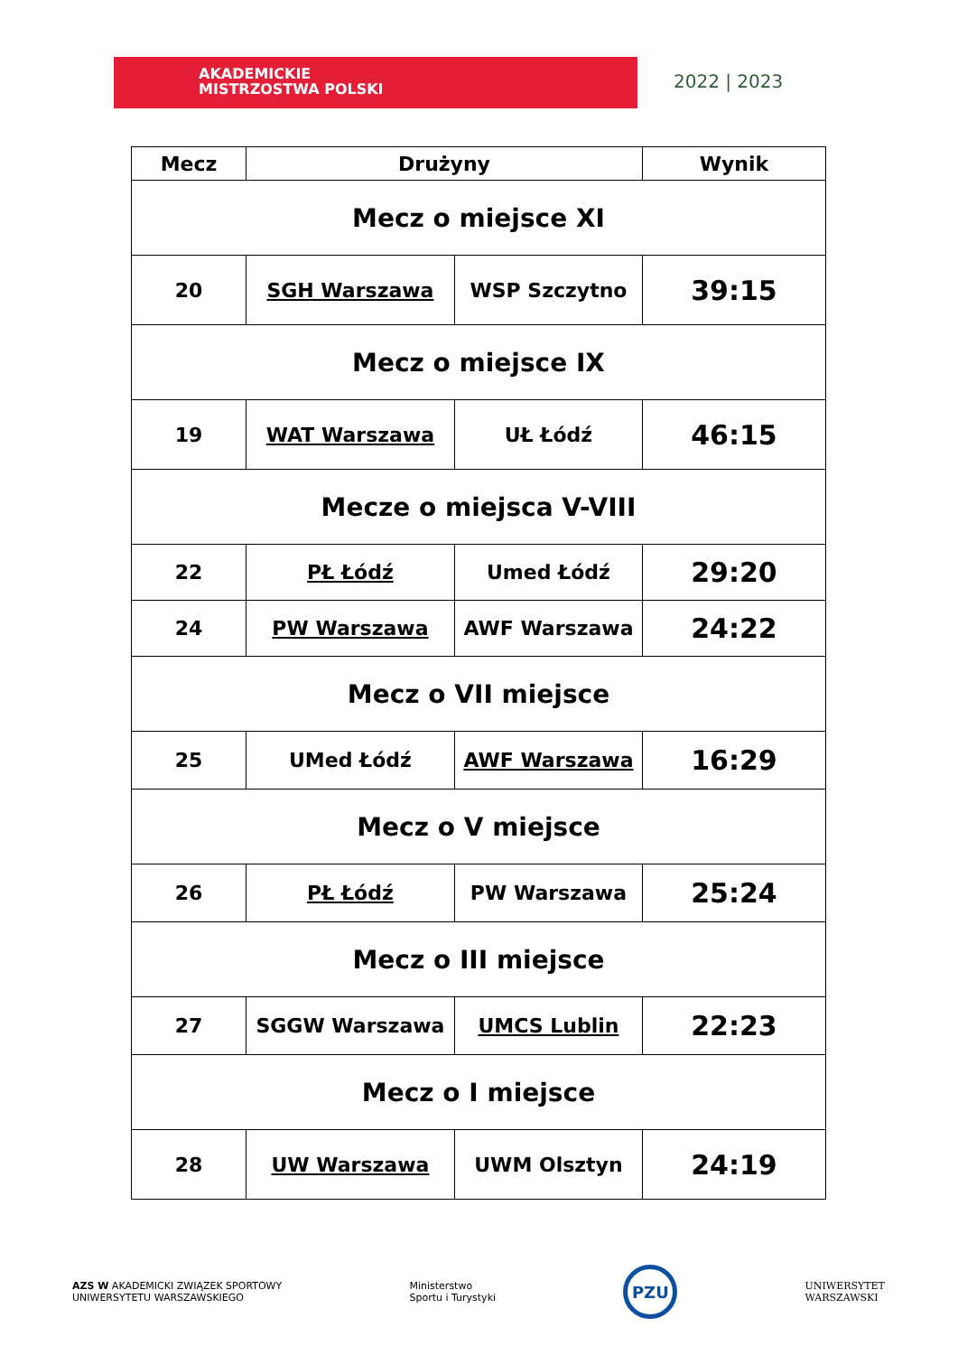AKADEMICKIE
MISTRZOSTWA POLSKI
2022 | 2023
| Mecz | Drużyny | | Wynik |
| --- | --- | --- | --- |
| Mecz o miejsce XI | | | |
| 20 | SGH Warszawa | WSP Szczytno | 39:15 |
| Mecz o miejsce IX | | | |
| 19 | WAT Warszawa | UŁ Łódź | 46:15 |
| Mecze o miejsca V-VIII | | | |
| 22 | PŁ Łódź | Umed Łódź | 29:20 |
| 24 | PW Warszawa | AWF Warszawa | 24:22 |
| Mecz o VII miejsce | | | |
| 25 | UMed Łódź | AWF Warszawa | 16:29 |
| Mecz o V miejsce | | | |
| 26 | PŁ Łódź | PW Warszawa | 25:24 |
| Mecz o III miejsce | | | |
| 27 | SGGW Warszawa | UMCS Lublin | 22:23 |
| Mecz o I miejsce | | | |
| 28 | UW Warszawa | UWM Olsztyn | 24:19 |
AZS W AKADEMICKI ZWIĄZEK SPORTOWY
UNIWERSYTETU WARSZAWSKIEGO
Ministerstwo
Sportu i Turystyki
PZU
UNIWERSYTET
WARSZAWSKI